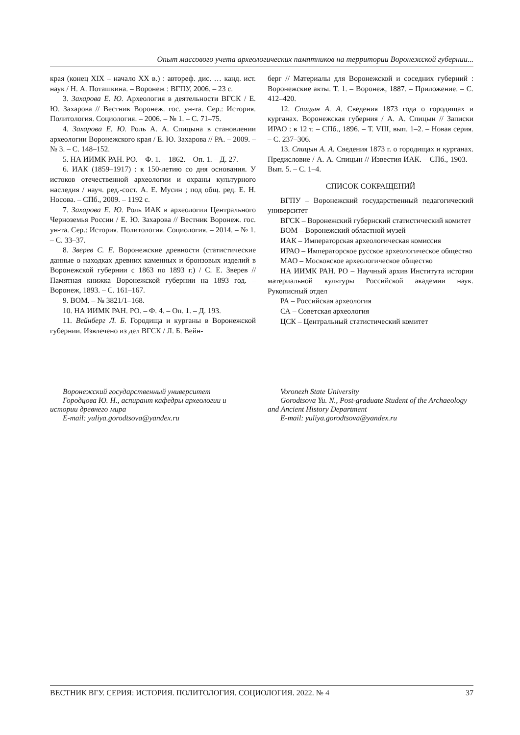Опыт массового учета археологических памятников на территории Воронежской губернии...
края (конец XIX – начало XX в.) : автореф. дис. … канд. ист. наук / Н. А. Поташкина. – Воронеж : ВГПУ, 2006. – 23 с.
3. Захарова Е. Ю. Археология в деятельности ВГСК / Е. Ю. Захарова // Вестник Воронеж. гос. ун-та. Сер.: История. Политология. Социология. – 2006. – № 1. – С. 71–75.
4. Захарова Е. Ю. Роль А. А. Спицына в становлении археологии Воронежского края / Е. Ю. Захарова // РА. – 2009. – № 3. – С. 148–152.
5. НА ИИМК РАН. РО. – Ф. 1. – 1862. – Оп. 1. – Д. 27.
6. ИАК (1859–1917) : к 150-летию со дня основания. У истоков отечественной археологии и охраны культурного наследия / науч. ред.-сост. А. Е. Мусин ; под общ. ред. Е. Н. Носова. – СПб., 2009. – 1192 с.
7. Захарова Е. Ю. Роль ИАК в археологии Центрального Черноземья России / Е. Ю. Захарова // Вестник Воронеж. гос. ун-та. Сер.: История. Политология. Социология. – 2014. – № 1. – С. 33–37.
8. Зверев С. Е. Воронежские древности (статистические данные о находках древних каменных и бронзовых изделий в Воронежской губернии с 1863 по 1893 г.) / С. Е. Зверев // Памятная книжка Воронежской губернии на 1893 год. – Воронеж, 1893. – С. 161–167.
9. ВОМ. – № 3821/1–168.
10. НА ИИМК РАН. РО. – Ф. 4. – Оп. 1. – Д. 193.
11. Вейнберг Л. Б. Городища и курганы в Воронежской губернии. Извлечено из дел ВГСК / Л. Б. Вейн-
берг // Материалы для Воронежской и соседних губерний : Воронежские акты. Т. 1. – Воронеж, 1887. – Приложение. – С. 412–420.
12. Спицын А. А. Сведения 1873 года о городищах и курганах. Воронежская губерния / А. А. Спицын // Записки ИРАО : в 12 т. – СПб., 1896. – Т. VIII, вып. 1–2. – Новая серия. – С. 237–306.
13. Спицын А. А. Сведения 1873 г. о городищах и курганах. Предисловие / А. А. Спицын // Известия ИАК. – СПб., 1903. – Вып. 5. – С. 1–4.
СПИСОК СОКРАЩЕНИЙ
ВГПУ – Воронежский государственный педагогический университет
ВГСК – Воронежский губернский статистический комитет
ВОМ – Воронежский областной музей
ИАК – Императорская археологическая комиссия
ИРАО – Императорское русское археологическое общество
МАО – Московское археологическое общество
НА ИИМК РАН. РО – Научный архив Института истории материальной культуры Российской академии наук. Рукописный отдел
РА – Российская археология
СА – Советская археология
ЦСК – Центральный статистический комитет
Воронежский государственный университет
Городцова Ю. Н., аспирант кафедры археологии и истории древнего мира
E-mail: yuliya.gorodtsova@yandex.ru
Voronezh State University
Gorodtsova Yu. N., Post-graduate Student of the Archaeology and Ancient History Department
E-mail: yuliya.gorodtsova@yandex.ru
ВЕСТНИК ВГУ. СЕРИЯ: ИСТОРИЯ. ПОЛИТОЛОГИЯ. СОЦИОЛОГИЯ. 2022. № 4 37